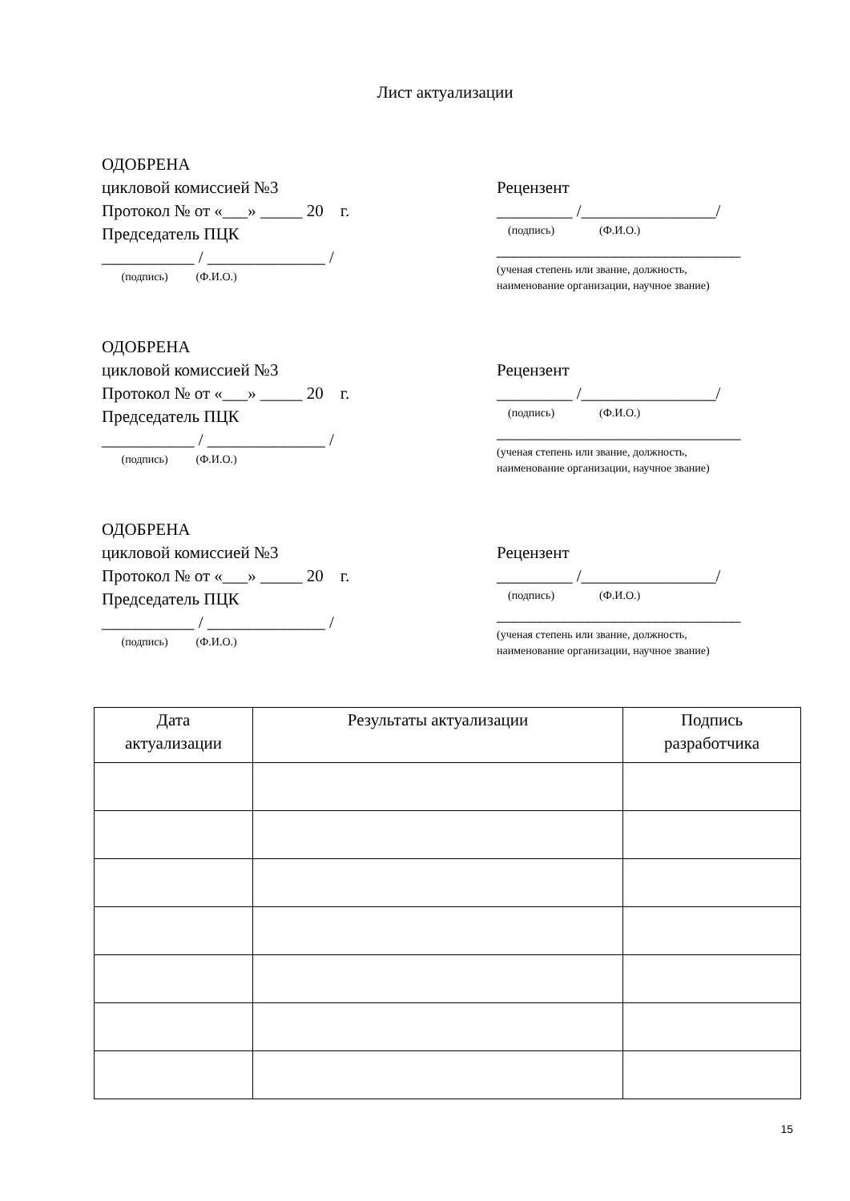Лист актуализации
ОДОБРЕНА
цикловой комиссией №3
Протокол № от «___» _____ 20 г.
Председатель ПЦК
___________ / ______________ /
(подпись) (Ф.И.О.)
Рецензент
_________ /________________/
(подпись) (Ф.И.О.)
_____________________________
(ученая степень или звание, должность,
наименование организации, научное звание)
ОДОБРЕНА
цикловой комиссией №3
Протокол № от «___» _____ 20 г.
Председатель ПЦК
___________ / ______________ /
(подпись) (Ф.И.О.)
Рецензент
_________ /________________/
(подпись) (Ф.И.О.)
_____________________________
(ученая степень или звание, должность,
наименование организации, научное звание)
ОДОБРЕНА
цикловой комиссией №3
Протокол № от «___» _____ 20 г.
Председатель ПЦК
___________ / ______________ /
(подпись) (Ф.И.О.)
Рецензент
_________ /________________/
(подпись) (Ф.И.О.)
_____________________________
(ученая степень или звание, должность,
наименование организации, научное звание)
| Дата актуализации | Результаты актуализации | Подпись разработчика |
| --- | --- | --- |
15